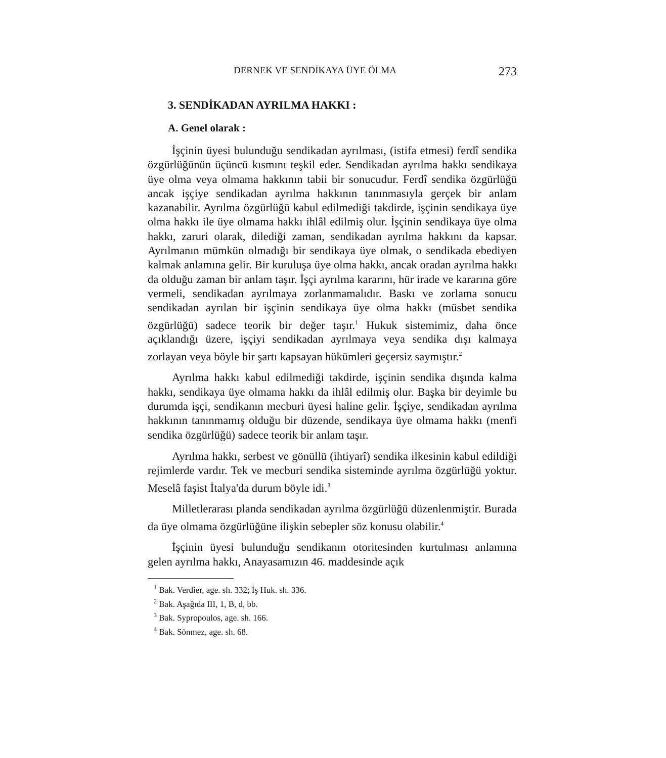DERNEK VE SENDİKAYA ÜYE ÖLMA 273
3. SENDİKADAN AYRILMA HAKKI :
A. Genel olarak :
İşçinin üyesi bulunduğu sendikadan ayrılması, (istifa etmesi) ferdî sendika özgürlüğünün üçüncü kısmını teşkil eder. Sendikadan ayrılma hakkı sendikaya üye olma veya olmama hakkının tabii bir sonucudur. Ferdî sendika özgürlüğü ancak işçiye sendikadan ayrılma hakkının tanınmasıyla gerçek bir anlam kazanabilir. Ayrılma özgürlüğü kabul edilmediği takdirde, işçinin sendikaya üye olma hakkı ile üye olmama hakkı ihlâl edilmiş olur. İşçinin sendikaya üye olma hakkı, zaruri olarak, dilediği zaman, sendikadan ayrılma hakkını da kapsar. Ayrılmanın mümkün olmadığı bir sendikaya üye olmak, o sendikada ebediyen kalmak anlamına gelir. Bir kuruluşa üye olma hakkı, ancak oradan ayrılma hakkı da olduğu zaman bir anlam taşır. İşçi ayrılma kararını, hür irade ve kararına göre vermeli, sendikadan ayrılmaya zorlanmamalıdır. Baskı ve zorlama sonucu sendikadan ayrılan bir işçinin sendikaya üye olma hakkı (müsbet sendika özgürlüğü) sadece teorik bir değer taşır.<sup>1</sup> Hukuk sistemimiz, daha önce açıklandığı üzere, işçiyi sendikadan ayrılmaya veya sendika dışı kalmaya zorlayan veya böyle bir şartı kapsayan hükümleri geçersiz saymıştır.<sup>2</sup>
Ayrılma hakkı kabul edilmediği takdirde, işçinin sendika dışında kalma hakkı, sendikaya üye olmama hakkı da ihlâl edilmiş olur. Başka bir deyimle bu durumda işçi, sendikanın mecburi üyesi haline gelir. İşçiye, sendikadan ayrılma hakkının tanınmamış olduğu bir düzende, sendikaya üye olmama hakkı (menfi sendika özgürlüğü) sadece teorik bir anlam taşır.
Ayrılma hakkı, serbest ve gönüllü (ihtiyarî) sendika ilkesinin kabul edildiği rejimlerde vardır. Tek ve mecburi sendika sisteminde ayrılma özgürlüğü yoktur. Meselâ faşist İtalya'da durum böyle idi.<sup>3</sup>
Milletlerarası planda sendikadan ayrılma özgürlüğü düzenlenmiştir. Burada da üye olmama özgürlüğüne ilişkin sebepler söz konusu olabilir.<sup>4</sup>
İşçinin üyesi bulunduğu sendikanın otoritesinden kurtulması anlamına gelen ayrılma hakkı, Anayasamızın 46. maddesinde açık
<sup>1</sup> Bak. Verdier, age. sh. 332; İş Huk. sh. 336.
<sup>2</sup> Bak. Aşağıda III, 1, B, d, bb.
<sup>3</sup> Bak. Sypropoulos, age. sh. 166.
<sup>4</sup> Bak. Sönmez, age. sh. 68.